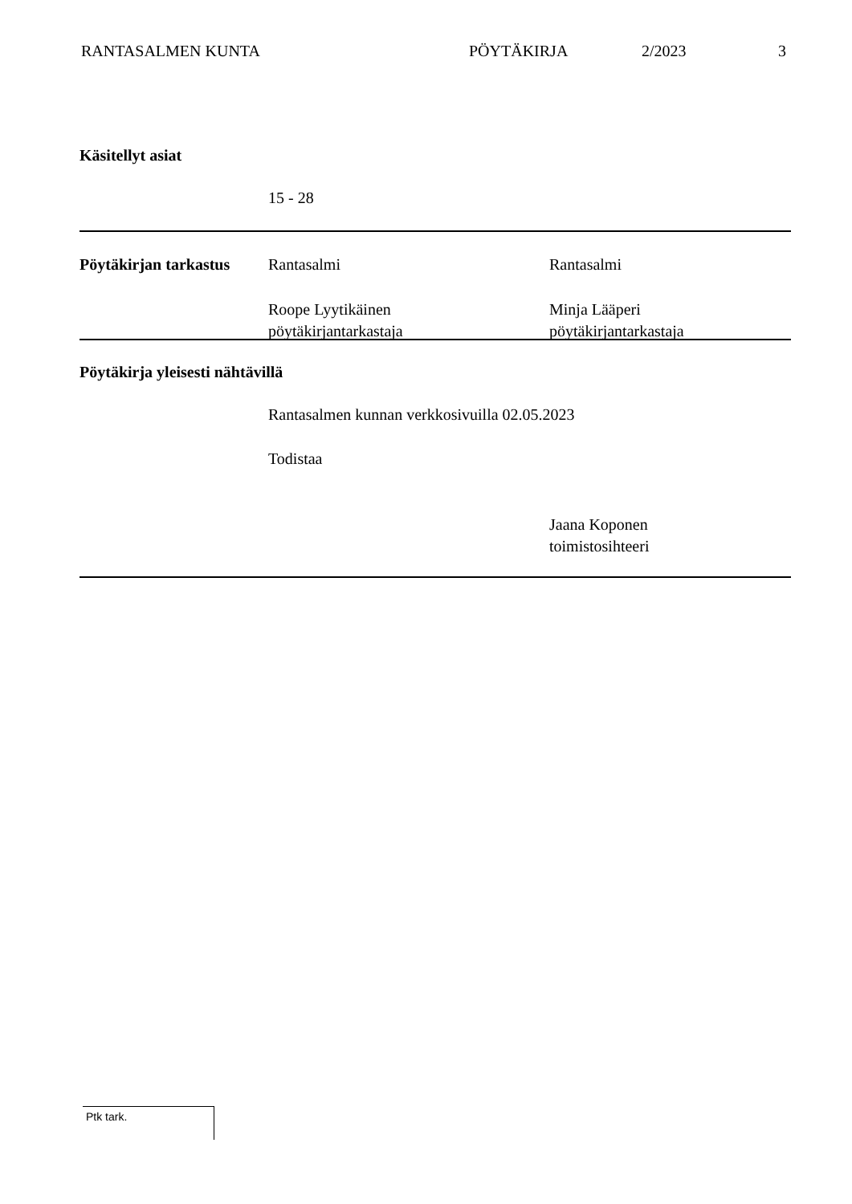RANTASALMEN KUNTA PÖYTÄKIRJA 2/2023 3
Käsitellyt asiat
15 - 28
Pöytäkirjan tarkastus Rantasalmi Rantasalmi
Roope Lyytikäinen
pöytäkirjantarkastaja Minja Lääperi
pöytäkirjantarkastaja
Pöytäkirja yleisesti nähtävillä
Rantasalmen kunnan verkkosivuilla 02.05.2023
Todistaa
Jaana Koponen
toimistosihteeri
Ptk tark.